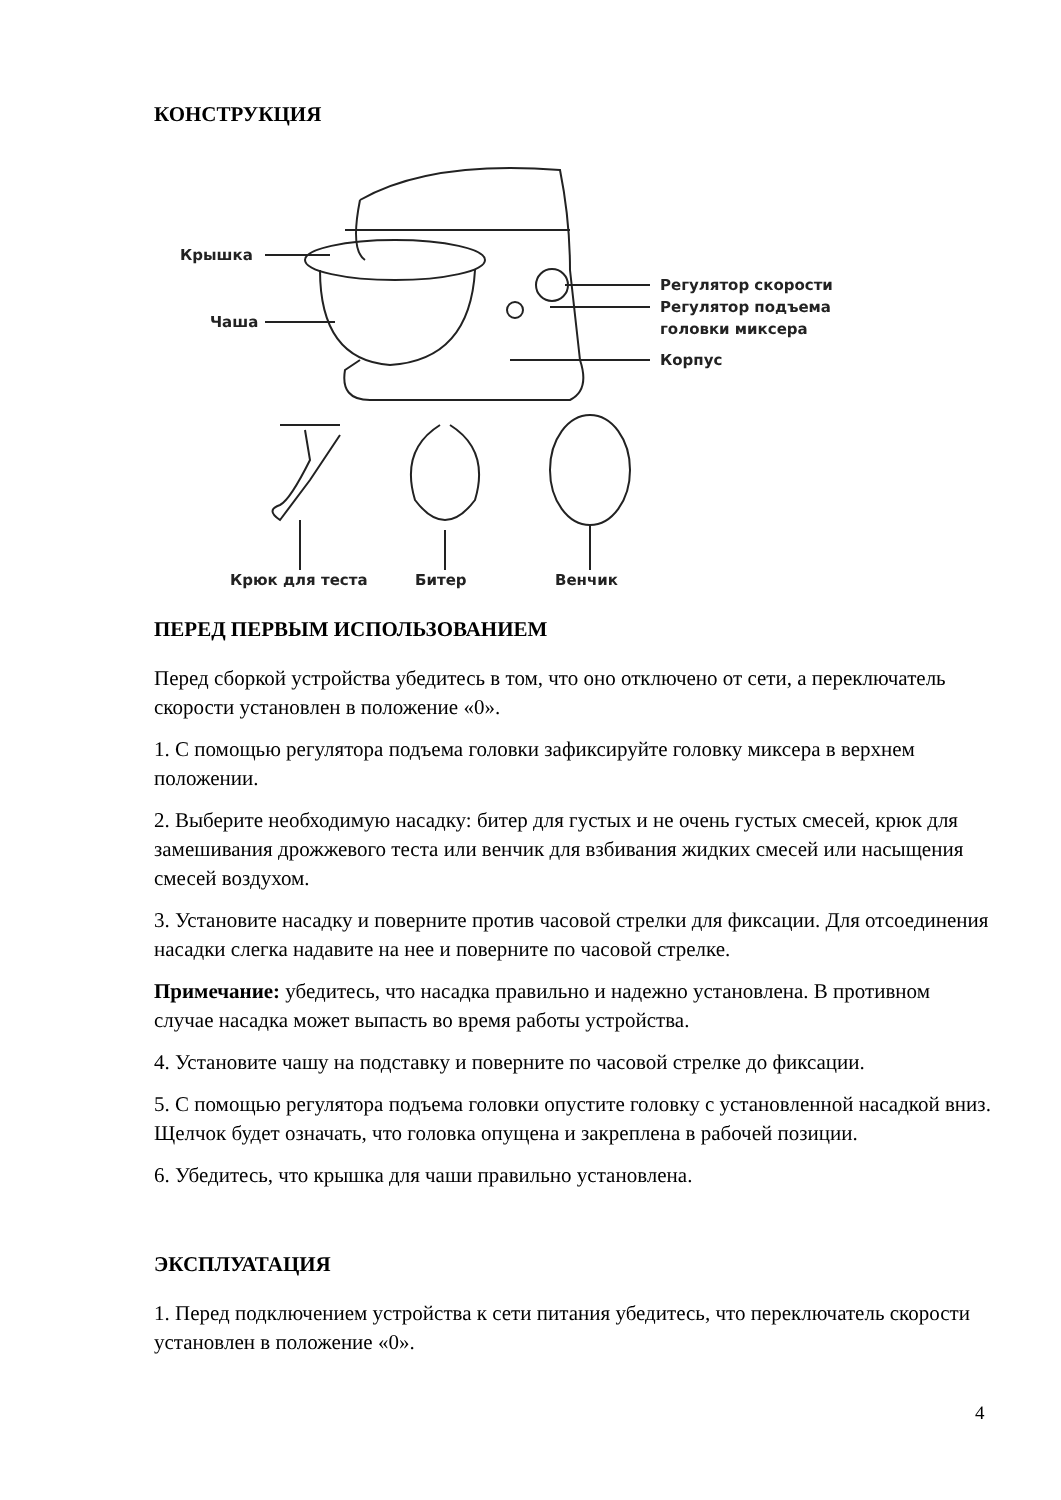КОНСТРУКЦИЯ
Крышка
Чаша
Регулятор скорости
Регулятор подъема
головки миксера
Корпус
Крюк для теста
Битер
Венчик
ПЕРЕД ПЕРВЫМ ИСПОЛЬЗОВАНИЕМ
Перед сборкой устройства убедитесь в том, что оно отключено от сети, а переключатель скорости установлен в положение «0».
1. С помощью регулятора подъема головки зафиксируйте головку миксера в верхнем положении.
2. Выберите необходимую насадку: битер для густых и не очень густых смесей, крюк для замешивания дрожжевого теста или венчик для взбивания жидких смесей или насыщения смесей воздухом.
3. Установите насадку и поверните против часовой стрелки для фиксации. Для отсоединения насадки слегка надавите на нее и поверните по часовой стрелке.
Примечание: убедитесь, что насадка правильно и надежно установлена. В противном случае насадка может выпасть во время работы устройства.
4. Установите чашу на подставку и поверните по часовой стрелке до фиксации.
5. С помощью регулятора подъема головки опустите головку с установленной насадкой вниз. Щелчок будет означать, что головка опущена и закреплена в рабочей позиции.
6. Убедитесь, что крышка для чаши правильно установлена.
ЭКСПЛУАТАЦИЯ
1. Перед подключением устройства к сети питания убедитесь, что переключатель скорости установлен в положение «0».
4